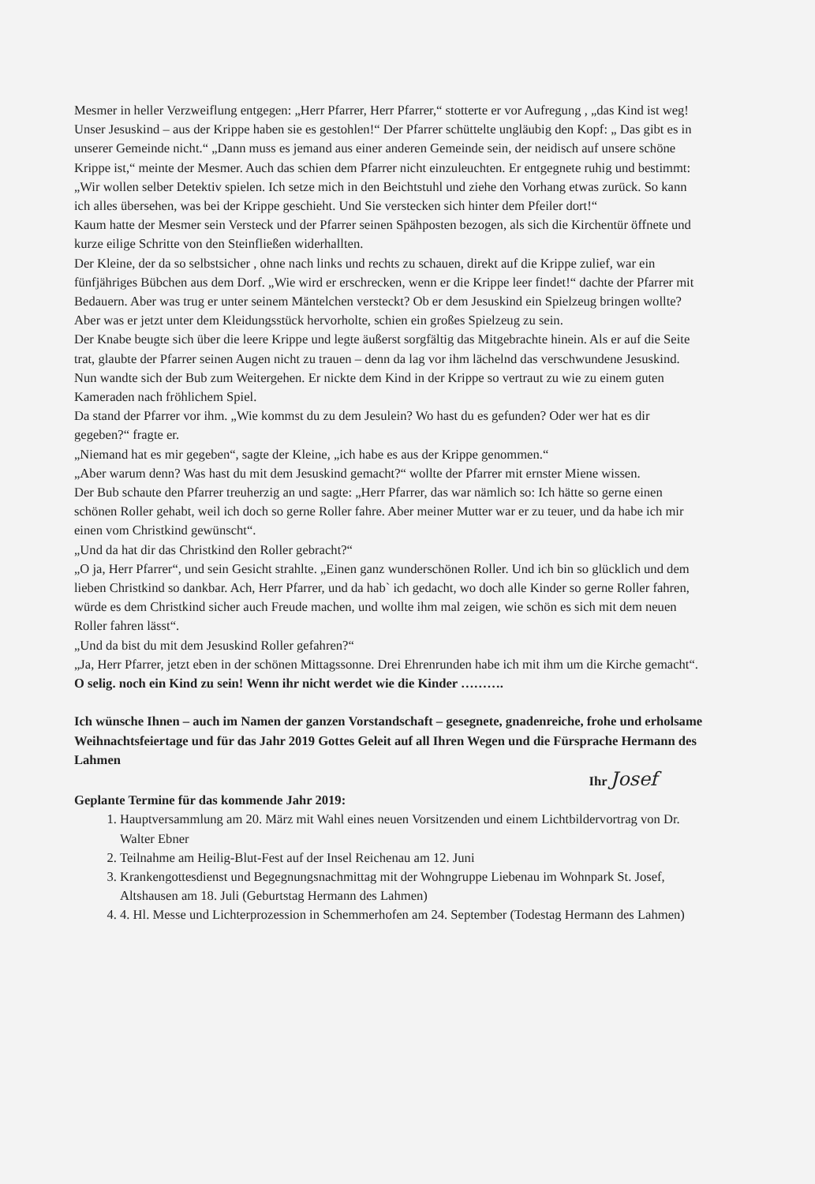Mesmer in heller Verzweiflung entgegen: „Herr Pfarrer, Herr Pfarrer,“ stotterte er vor Aufregung , „das Kind ist weg! Unser Jesuskind – aus der Krippe haben sie es gestohlen!“ Der Pfarrer schüttelte ungläubig den Kopf: „ Das gibt es in unserer Gemeinde nicht.“ „Dann muss es jemand aus einer anderen Gemeinde sein, der neidisch auf unsere schöne Krippe ist,“ meinte der Mesmer. Auch das schien dem Pfarrer nicht einzuleuchten. Er entgegnete ruhig und bestimmt: „Wir wollen selber Detektiv spielen. Ich setze mich in den Beichtstuhl und ziehe den Vorhang etwas zurück. So kann ich alles übersehen, was bei der Krippe geschieht. Und Sie verstecken sich hinter dem Pfeiler dort!“
Kaum hatte der Mesmer sein Versteck und der Pfarrer seinen Spähposten bezogen, als sich die Kirchentür öffnete und kurze eilige Schritte von den Steinfließen widerhallten.
Der Kleine, der da so selbstsicher , ohne nach links und rechts zu schauen, direkt auf die Krippe zulief, war ein fünfjähriges Bübchen aus dem Dorf. „Wie wird er erschrecken, wenn er die Krippe leer findet!“ dachte der Pfarrer mit Bedauern. Aber was trug er unter seinem Mäntelchen versteckt? Ob er dem Jesuskind ein Spielzeug bringen wollte? Aber was er jetzt unter dem Kleidungsstück hervorholte, schien ein großes Spielzeug zu sein.
Der Knabe beugte sich über die leere Krippe und legte äußerst sorgfältig das Mitgebrachte hinein. Als er auf die Seite trat, glaubte der Pfarrer seinen Augen nicht zu trauen – denn da lag vor ihm lächelnd das verschwundene Jesuskind.
Nun wandte sich der Bub zum Weitergehen. Er nickte dem Kind in der Krippe so vertraut zu wie zu einem guten Kameraden nach fröhlichem Spiel.
Da stand der Pfarrer vor ihm. „Wie kommst du zu dem Jesulein? Wo hast du es gefunden? Oder wer hat es dir gegeben?“ fragte er.
„Niemand hat es mir gegeben“, sagte der Kleine, „ich habe es aus der Krippe genommen.“
„Aber warum denn? Was hast du mit dem Jesuskind gemacht?“ wollte der Pfarrer mit ernster Miene wissen.
Der Bub schaute den Pfarrer treuherzig an und sagte: „Herr Pfarrer, das war nämlich so: Ich hätte so gerne einen schönen Roller gehabt, weil ich doch so gerne Roller fahre. Aber meiner Mutter war er zu teuer, und da habe ich mir einen vom Christkind gewünscht“.
„Und da hat dir das Christkind den Roller gebracht?“
„O ja, Herr Pfarrer“, und sein Gesicht strahlte. „Einen ganz wunderschönen Roller. Und ich bin so glücklich und dem lieben Christkind so dankbar. Ach, Herr Pfarrer, und da hab` ich gedacht, wo doch alle Kinder so gerne Roller fahren, würde es dem Christkind sicher auch Freude machen, und wollte ihm mal zeigen, wie schön es sich mit dem neuen Roller fahren lässt“.
„Und da bist du mit dem Jesuskind Roller gefahren?“
„Ja, Herr Pfarrer, jetzt eben in der schönen Mittagssonne. Drei Ehrenrunden habe ich mit ihm um die Kirche gemacht“.
O selig. noch ein Kind zu sein! Wenn ihr nicht werdet wie die Kinder ……….
Ich wünsche Ihnen – auch im Namen der ganzen Vorstandschaft – gesegnete, gnadenreiche, frohe und erholsame Weihnachtsfeiertage und für das Jahr 2019 Gottes Geleit auf all Ihren Wegen und die Fürsprache Hermann des Lahmen
Ihr Josef
Geplante Termine für das kommende Jahr 2019:
1. Hauptversammlung am 20. März mit Wahl eines neuen Vorsitzenden und einem Lichtbildervortrag von Dr. Walter Ebner
2. Teilnahme am Heilig-Blut-Fest auf der Insel Reichenau am 12. Juni
3. Krankengottesdienst und Begegnungsnachmittag mit der Wohngruppe Liebenau im Wohnpark St. Josef, Altshausen am 18. Juli (Geburtstag Hermann des Lahmen)
4. 4. Hl. Messe und Lichterprozession in Schemmerhofen am 24. September (Todestag Hermann des Lahmen)